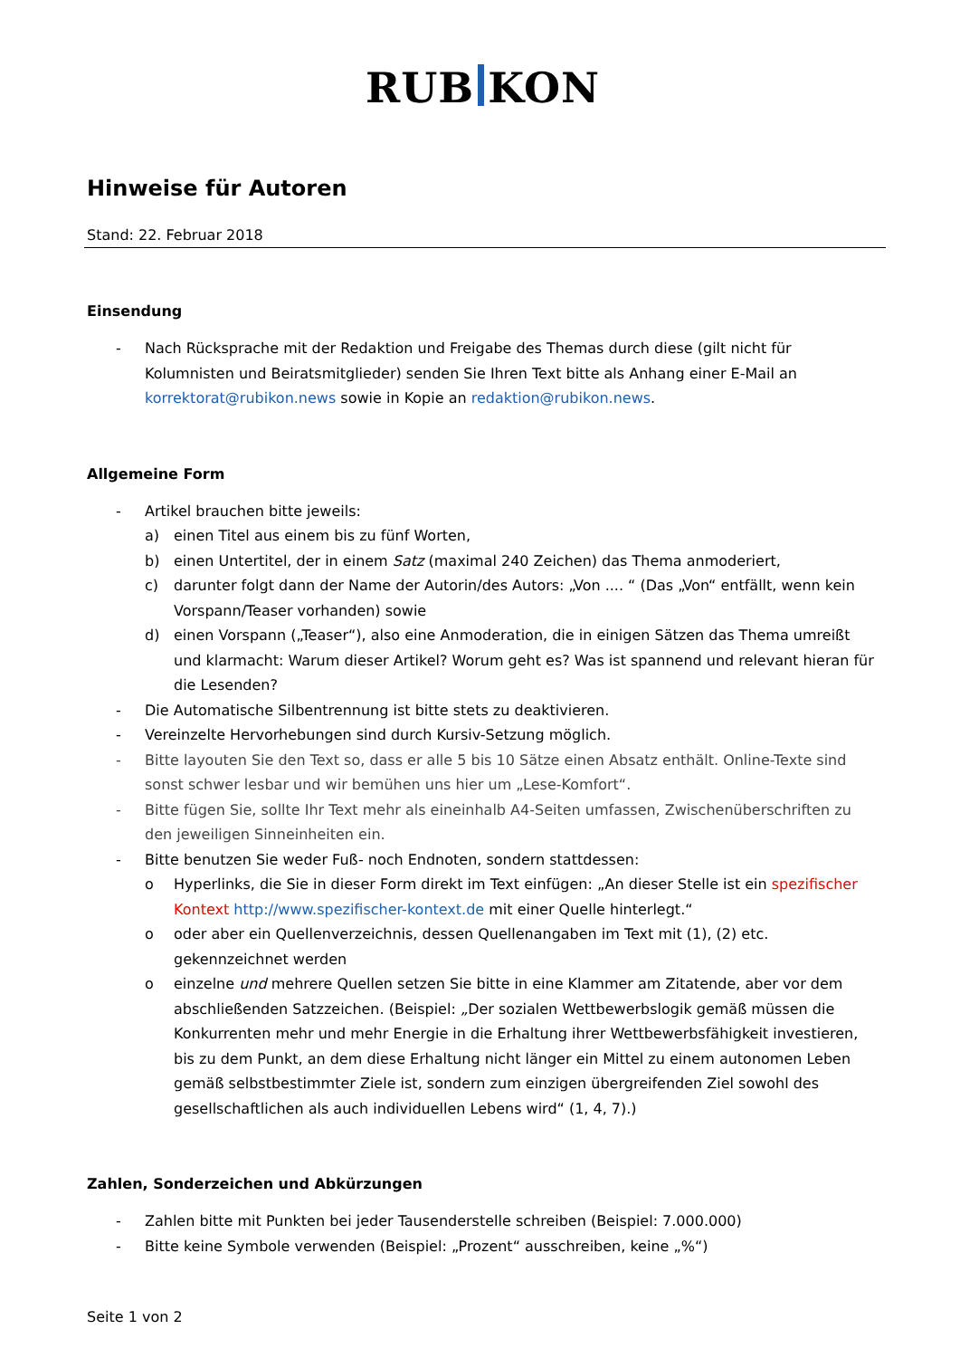RUB KON
Hinweise für Autoren
Stand: 22. Februar 2018
Einsendung
- Nach Rücksprache mit der Redaktion und Freigabe des Themas durch diese (gilt nicht für Kolumnisten und Beiratsmitglieder) senden Sie Ihren Text bitte als Anhang einer E-Mail an korrektorat@rubikon.news sowie in Kopie an redaktion@rubikon.news.
Allgemeine Form
- Artikel brauchen bitte jeweils:
a) einen Titel aus einem bis zu fünf Worten,
b) einen Untertitel, der in einem Satz (maximal 240 Zeichen) das Thema anmoderiert,
c) darunter folgt dann der Name der Autorin/des Autors: „Von .... “ (Das „Von“ entfällt, wenn kein Vorspann/Teaser vorhanden) sowie
d) einen Vorspann („Teaser“), also eine Anmoderation, die in einigen Sätzen das Thema umreißt und klarmacht: Warum dieser Artikel? Worum geht es? Was ist spannend und relevant hieran für die Lesenden?
- Die Automatische Silbentrennung ist bitte stets zu deaktivieren.
- Vereinzelte Hervorhebungen sind durch Kursiv-Setzung möglich.
- Bitte layouten Sie den Text so, dass er alle 5 bis 10 Sätze einen Absatz enthält. Online-Texte sind sonst schwer lesbar und wir bemühen uns hier um „Lese-Komfort“.
- Bitte fügen Sie, sollte Ihr Text mehr als eineinhalb A4-Seiten umfassen, Zwischenüberschriften zu den jeweiligen Sinneinheiten ein.
- Bitte benutzen Sie weder Fuß- noch Endnoten, sondern stattdessen:
o Hyperlinks, die Sie in dieser Form direkt im Text einfügen: „An dieser Stelle ist ein spezifischer Kontext http://www.spezifischer-kontext.de mit einer Quelle hinterlegt.“
o oder aber ein Quellenverzeichnis, dessen Quellenangaben im Text mit (1), (2) etc. gekennzeichnet werden
o einzelne und mehrere Quellen setzen Sie bitte in eine Klammer am Zitatende, aber vor dem abschließenden Satzzeichen. (Beispiel: „Der sozialen Wettbewerbslogik gemäß müssen die Konkurrenten mehr und mehr Energie in die Erhaltung ihrer Wettbewerbsfähigkeit investieren, bis zu dem Punkt, an dem diese Erhaltung nicht länger ein Mittel zu einem autonomen Leben gemäß selbstbestimmter Ziele ist, sondern zum einzigen übergreifenden Ziel sowohl des gesellschaftlichen als auch individuellen Lebens wird“ (1, 4, 7).)
Zahlen, Sonderzeichen und Abkürzungen
- Zahlen bitte mit Punkten bei jeder Tausenderstelle schreiben (Beispiel: 7.000.000)
- Bitte keine Symbole verwenden (Beispiel: „Prozent“ ausschreiben, keine „%“)
Seite 1 von 2